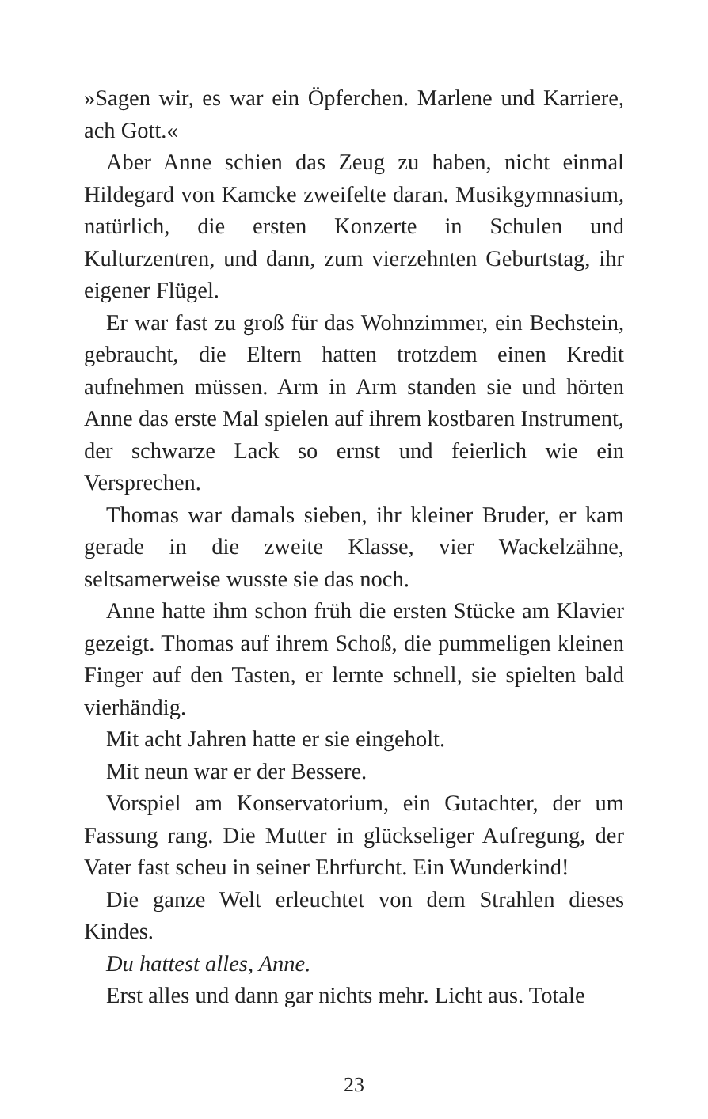»Sagen wir, es war ein Öpferchen. Marlene und Karriere, ach Gott.«
Aber Anne schien das Zeug zu haben, nicht einmal Hildegard von Kamcke zweifelte daran. Musikgymnasium, natürlich, die ersten Konzerte in Schulen und Kulturzentren, und dann, zum vierzehnten Geburtstag, ihr eigener Flügel.
Er war fast zu groß für das Wohnzimmer, ein Bechstein, gebraucht, die Eltern hatten trotzdem einen Kredit aufnehmen müssen. Arm in Arm standen sie und hörten Anne das erste Mal spielen auf ihrem kostbaren Instrument, der schwarze Lack so ernst und feierlich wie ein Versprechen.
Thomas war damals sieben, ihr kleiner Bruder, er kam gerade in die zweite Klasse, vier Wackelzähne, seltsamerweise wusste sie das noch.
Anne hatte ihm schon früh die ersten Stücke am Klavier gezeigt. Thomas auf ihrem Schoß, die pummeligen kleinen Finger auf den Tasten, er lernte schnell, sie spielten bald vierhändig.
Mit acht Jahren hatte er sie eingeholt.
Mit neun war er der Bessere.
Vorspiel am Konservatorium, ein Gutachter, der um Fassung rang. Die Mutter in glückseliger Aufregung, der Vater fast scheu in seiner Ehrfurcht. Ein Wunderkind!
Die ganze Welt erleuchtet von dem Strahlen dieses Kindes.
Du hattest alles, Anne.
Erst alles und dann gar nichts mehr. Licht aus. Totale
23